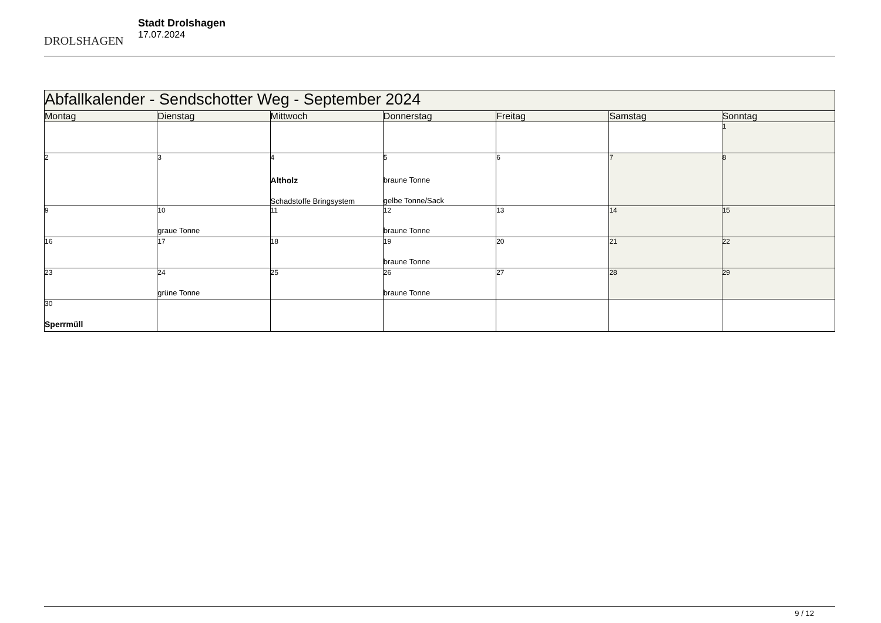DROLSHAGEN
Stadt Drolshagen
17.07.2024
| Abfallkalender - Sendschotter Weg - September 2024 | | | | | | |
| --- | --- | --- | --- | --- | --- | --- |
| Montag | Dienstag | Mittwoch | Donnerstag | Freitag | Samstag | Sonntag |
| | | | | | | 1 |
| 2 | 3 | 4 Altholz Schadstoffe Bringsystem | 5 braune Tonne gelbe Tonne/Sack | 6 | 7 | 8 |
| 9 | 10 graue Tonne | 11 | 12 braune Tonne | 13 | 14 | 15 |
| 16 | 17 | 18 | 19 braune Tonne | 20 | 21 | 22 |
| 23 | 24 grüne Tonne | 25 | 26 braune Tonne | 27 | 28 | 29 |
| 30 Sperrmüll | | | | | | |
9 / 12